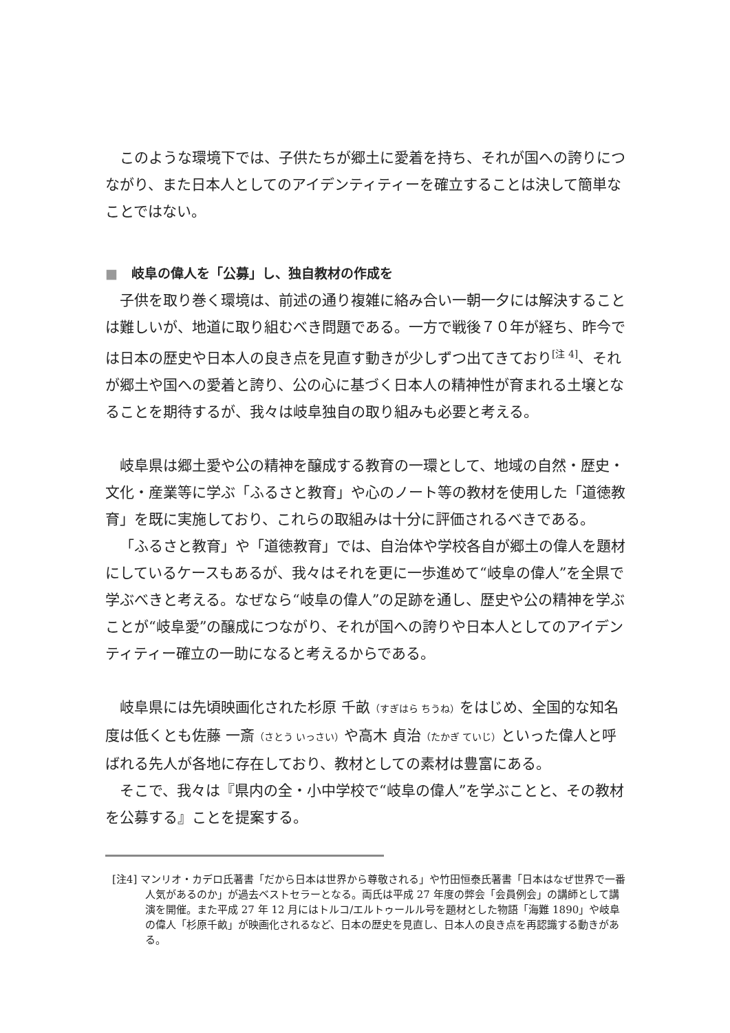このような環境下では、子供たちが郷土に愛着を持ち、それが国への誇りにつながり、また日本人としてのアイデンティティーを確立することは決して簡単なことではない。
■ 岐阜の偉人を「公募」し、独自教材の作成を
子供を取り巻く環境は、前述の通り複雑に絡み合い一朝一夕には解決することは難しいが、地道に取り組むべき問題である。一方で戦後７０年が経ち、昨今では日本の歴史や日本人の良き点を見直す動きが少しずつ出てきており<sup>[注 4]</sup>、それが郷土や国への愛着と誇り、公の心に基づく日本人の精神性が育まれる土壌となることを期待するが、我々は岐阜独自の取り組みも必要と考える。
岐阜県は郷土愛や公の精神を醸成する教育の一環として、地域の自然・歴史・文化・産業等に学ぶ「ふるさと教育」や心のノート等の教材を使用した「道徳教育」を既に実施しており、これらの取組みは十分に評価されるべきである。
「ふるさと教育」や「道徳教育」では、自治体や学校各自が郷土の偉人を題材にしているケースもあるが、我々はそれを更に一歩進めて“岐阜の偉人”を全県で学ぶべきと考える。なぜなら“岐阜の偉人”の足跡を通し、歴史や公の精神を学ぶことが“岐阜愛”の醸成につながり、それが国への誇りや日本人としてのアイデンティティー確立の一助になると考えるからである。
岐阜県には先頃映画化された杉原 千畝（すぎはら ちうね）をはじめ、全国的な知名度は低くとも佐藤 一斎（さとう いっさい）や高木 貞治（たかぎ ていじ）といった偉人と呼ばれる先人が各地に存在しており、教材としての素材は豊富にある。
そこで、我々は『県内の全・小中学校で“岐阜の偉人”を学ぶことと、その教材を公募する』ことを提案する。
[注4] マンリオ・カデロ氏著書「だから日本は世界から尊敬される」や竹田恒泰氏著書「日本はなぜ世界で一番人気があるのか」が過去ベストセラーとなる。両氏は平成 27 年度の弊会「会員例会」の講師として講演を開催。また平成 27 年 12 月にはトルコ/エルトゥールル号を題材とした物語「海難 1890」や岐阜の偉人「杉原千畝」が映画化されるなど、日本の歴史を見直し、日本人の良き点を再認識する動きがある。